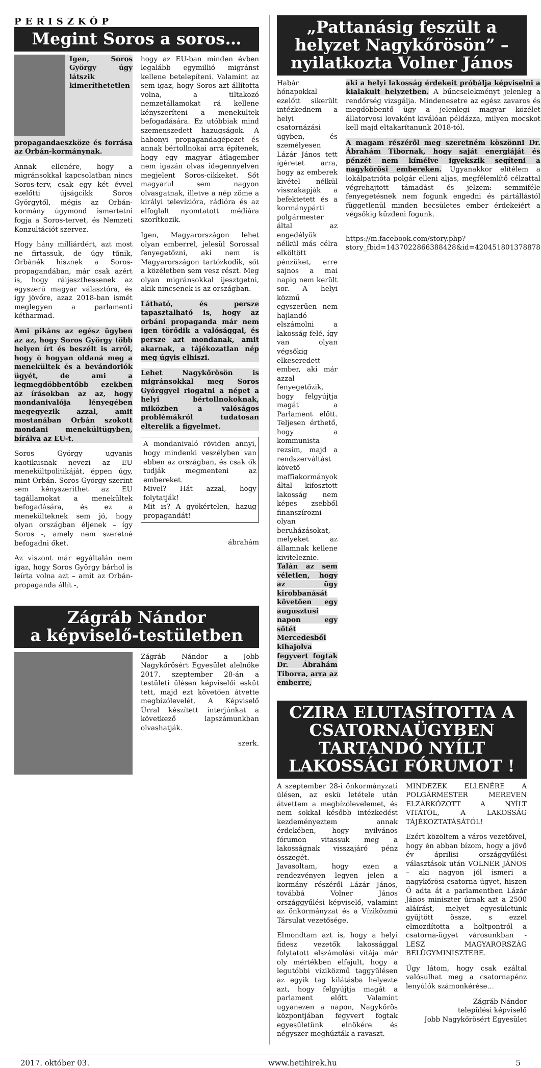PERISZKÓP
Megint Soros a soros…
Igen, Soros György úgy látszik kimeríthetetlen propagandaeszköze és forrása az Orbán-kormánynak.
Annak ellenére, hogy a migránsokkal kapcsolatban nincs Soros-terv, csak egy két évvel ezelőtti újságcikk Soros Györgytől, mégis az Orbán-kormány úgymond ismertetni fogja a Soros-tervet, és Nemzeti Konzultációt szervez.
Hogy hány milliárdért, azt most ne firtassuk, de úgy tűnik, Orbánék hisznek a Soros-propagandában, már csak azért is, hogy ráijeszthessenek az egyszerű magyar választóra, és így jövőre, azaz 2018-ban ismét meglegyen a parlamenti kétharmad.
Ami pikáns az egész ügyben az az, hogy Soros György több helyen írt és beszélt is arról, hogy ő hogyan oldaná meg a menekültek és a bevándorlók ügyét, de ami a legmegdöbbentőbb ezekben az írásokban az az, hogy mondanivalója lényegében megegyezik azzal, amit mostanában Orbán szokott mondani menekültügyben, bírálva az EU-t.
Soros György ugyanis kaotikusnak nevezi az EU menekültpolitikáját, éppen úgy, mint Orbán. Soros György szerint sem kényszeríthet az EU tagállamokat a menekültek befogadására, és ez a menekülteknek sem jó, hogy olyan országban éljenek – így Soros -, amely nem szeretné befogadni őket.
Az viszont már egyáltalán nem igaz, hogy Soros György bárhol is leírta volna azt – amit az Orbán-propaganda állít -,
hogy az EU-ban minden évben legalább egymillió migránst kellene betelepíteni. Valamint az sem igaz, hogy Soros azt állította volna, a tiltakozó nemzetállamokat rá kellene kényszeríteni a menekültek befogadására. Ez utóbbiak mind szemenszedett hazugságok. A habonyi propagandagépezet és annak bértollnokai arra építenek, hogy egy magyar átlagember nem igazán olvas idegennyelven megjelent Soros-cikkeket. Sőt magyarul sem nagyon olvasgatnak, illetve a nép zöme a királyi televízióra, rádióra és az elfoglalt nyomtatott médiára szorítkozik.
Igen, Magyarországon lehet olyan emberrel, jelesül Sorossal fenyegetőzni, aki nem is Magyarországon tartózkodik, sőt a közéletben sem vesz részt. Meg olyan migránsokkal ijesztgetni, akik nincsenek is az országban.
Látható, és persze tapasztalható is, hogy az orbáni propaganda már nem igen törődik a valósággal, és persze azt mondanak, amit akarnak, a tájékozatlan nép meg úgyis elhiszi.
Lehet Nagykőrösön is migránsokkal meg Soros Györggyel riogatni a népet a helyi bértollnokoknak, miközben a valóságos problémákról tudatosan elterelik a figyelmet.
A mondanivaló röviden annyi, hogy mindenki veszélyben van ebben az országban, és csak ők tudják megmenteni az embereket.
Mivel? Hát azzal, hogy folytatják!
Mit is? A gyökértelen, hazug propagandát!
ábrahám
Zágráb Nándor
a képviselő-testületben
Zágráb Nándor a Jobb Nagykőrösért Egyesület alelnöke 2017. szeptember 28-án a testületi ülésen képviselői esküt tett, majd ezt követően átvette megbízólevelét. A Képviselő Úrral készített interjúnkat a következő lapszámunkban olvashatják.
szerk.
„Pattanásig feszült a helyzet Nagykőrösön” – nyilatkozta Volner János
Habár hónapokkal ezelőtt sikerült intézkednem a helyi csatornázási ügyben, és személyesen Lázár János tett ígéretet arra, hogy az emberek kivétel nélkül visszakapják a befektetett és a kormánypárti polgármester által az engedélyük nélkül más célra elköltött pénzüket, erre sajnos a mai napig nem került sor. A helyi közmű egyszerűen nem hajlandó elszámolni a lakosság felé, így van olyan végsőkig elkeseredett ember, aki már azzal fenyegetőzik, hogy felgyújtja magát a Parlament előtt. Teljesen érthető, hogy a kommunista rezsim, majd a rendszerváltást követő maffiakormányok által kifosztott lakosság nem képes zsebből finanszírozni olyan beruházásokat, melyeket az államnak kellene kiviteleznie. Talán az sem véletlen, hogy az ügy kirobbanását követően egy augusztusi napon egy sötét Mercedesből kihajolva fegyvert fogtak Dr. Ábrahám Tiborra, arra az emberre,
aki a helyi lakosság érdekeit próbálja képviselni a kialakult helyzetben. A bűncselekményt jelenleg a rendőrség vizsgálja. Mindenesetre az egész zavaros és megdöbbentő ügy a jelenlegi magyar közélet állatorvosi lovaként kiválóan példázza, milyen mocskot kell majd eltakarítanunk 2018-tól.
A magam részéről meg szeretném köszönni Dr. Ábrahám Tibornak, hogy saját energiáját és pénzét nem kímélve igyekszik segíteni a nagykőrösi embereken. Ugyanakkor elítélem a lokálpatrióta polgár elleni aljas, megfélemlítő célzattal végrehajtott támadást és jelzem: semmiféle fenyegetésnek nem fogunk engedni és pártállástól függetlenül minden becsületes ember érdekeiért a végsőkig küzdeni fogunk.
https://m.facebook.com/story.php?story_fbid=1437022866388428&id=420451801378878
CZIRA ELUTASÍTOTTA A CSATORNAÜGYBEN TARTANDÓ NYÍLT LAKOSSÁGI FÓRUMOT !
A szeptember 28-i önkormányzati ülésen, az eskü letétele után átvettem a megbízólevelemet, és nem sokkal később intézkedést kezdeményeztem annak érdekében, hogy nyilvános fórumon vitassuk meg a lakosságnak visszajáró pénz összegét.
Javasoltam, hogy ezen a rendezvényen legyen jelen a kormány részéről Lázár János, továbbá Volner János országgyűlési képviselő, valamint az önkormányzat és a Víziközmű Társulat vezetősége.
Elmondtam azt is, hogy a helyi fidesz vezetők lakossággal folytatott elszámolási vitája már oly mértékben elfajult, hogy a legutóbbi víziközmű taggyűlésen az egyik tag kilátásba helyezte azt, hogy felgyújtja magát a parlament előtt. Valamint ugyanezen a napon, Nagykőrös központjában fegyvert fogtak egyesületünk elnökére és négyszer meghúzták a ravaszt.
MINDEZEK ELLENÉRE A POLGÁRMESTER MEREVEN ELZÁRKÓZOTT A NYÍLT VITÁTÓL, A LAKOSSÁG TÁJÉKOZTATÁSÁTÓL!
Ezért közöltem a város vezetőivel, hogy én abban bízom, hogy a jövő év áprilisi országgyűlési választások után VOLNER JÁNOS – aki nagyon jól ismeri a nagykőrösi csatorna ügyet, hiszen Ő adta át a parlamentben Lázár János miniszter úrnak azt a 2500 aláírást, melyet egyesületünk gyűjtött össze, s ezzel elmozdította a holtpontról a csatorna-ügyet városunkban - LESZ MAGYARORSZÁG BELÜGYMINISZTERE.
Úgy látom, hogy csak ezáltal valósulhat meg a csatornapénz lenyúlók számonkérése…
Zágráb Nándor
települési képviselő
Jobb Nagykőrösért Egyesület
2017. október 03. www.hetihirek.hu 5